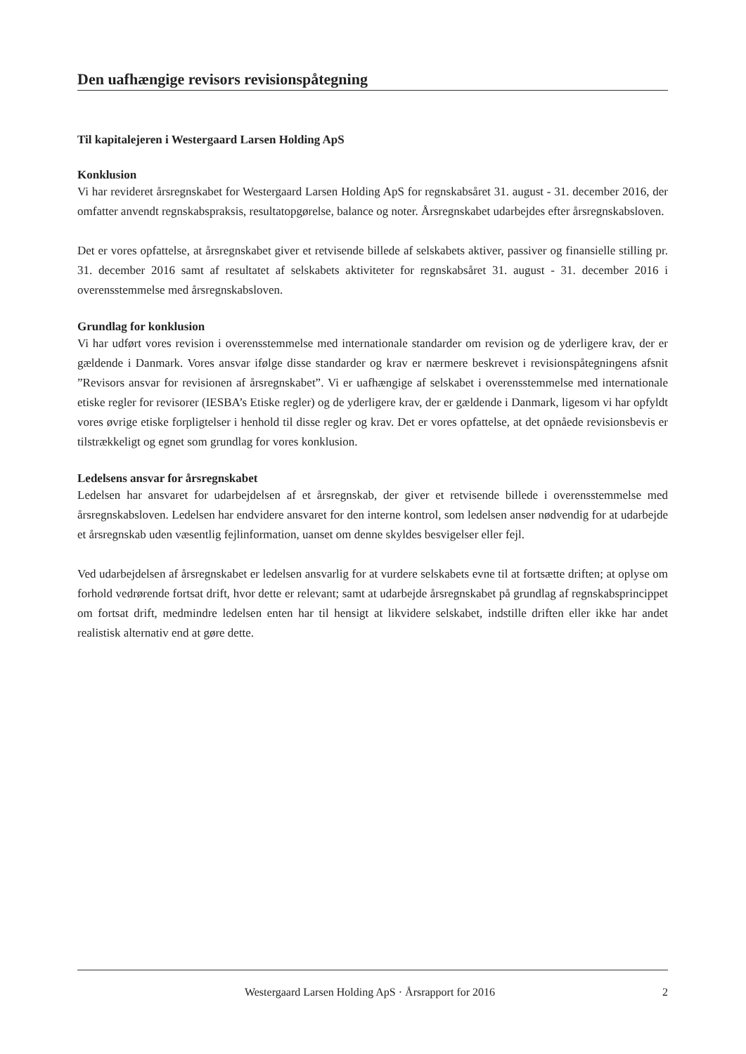Den uafhængige revisors revisionspåtegning
Til kapitalejeren i Westergaard Larsen Holding ApS
Konklusion
Vi har revideret årsregnskabet for Westergaard Larsen Holding ApS for regnskabsåret 31. august - 31. december 2016, der omfatter anvendt regnskabspraksis, resultatopgørelse, balance og noter. Årsregnskabet udarbejdes efter årsregnskabsloven.
Det er vores opfattelse, at årsregnskabet giver et retvisende billede af selskabets aktiver, passiver og finansielle stilling pr. 31. december 2016 samt af resultatet af selskabets aktiviteter for regnskabsåret 31. august - 31. december 2016 i overensstemmelse med årsregnskabsloven.
Grundlag for konklusion
Vi har udført vores revision i overensstemmelse med internationale standarder om revision og de yderligere krav, der er gældende i Danmark. Vores ansvar ifølge disse standarder og krav er nærmere beskrevet i revisionspåtegningens afsnit ”Revisors ansvar for revisionen af årsregnskabet”. Vi er uafhængige af selskabet i overensstemmelse med internationale etiske regler for revisorer (IESBA’s Etiske regler) og de yderligere krav, der er gældende i Danmark, ligesom vi har opfyldt vores øvrige etiske forpligtelser i henhold til disse regler og krav. Det er vores opfattelse, at det opnåede revisionsbevis er tilstrækkeligt og egnet som grundlag for vores konklusion.
Ledelsens ansvar for årsregnskabet
Ledelsen har ansvaret for udarbejdelsen af et årsregnskab, der giver et retvisende billede i overensstemmelse med årsregnskabsloven. Ledelsen har endvidere ansvaret for den interne kontrol, som ledelsen anser nødvendig for at udarbejde et årsregnskab uden væsentlig fejlinformation, uanset om denne skyldes besvigelser eller fejl.
Ved udarbejdelsen af årsregnskabet er ledelsen ansvarlig for at vurdere selskabets evne til at fortsætte driften; at oplyse om forhold vedrørende fortsat drift, hvor dette er relevant; samt at udarbejde årsregnskabet på grundlag af regnskabsprincippet om fortsat drift, medmindre ledelsen enten har til hensigt at likvidere selskabet, indstille driften eller ikke har andet realistisk alternativ end at gøre dette.
Westergaard Larsen Holding ApS · Årsrapport for 2016 2